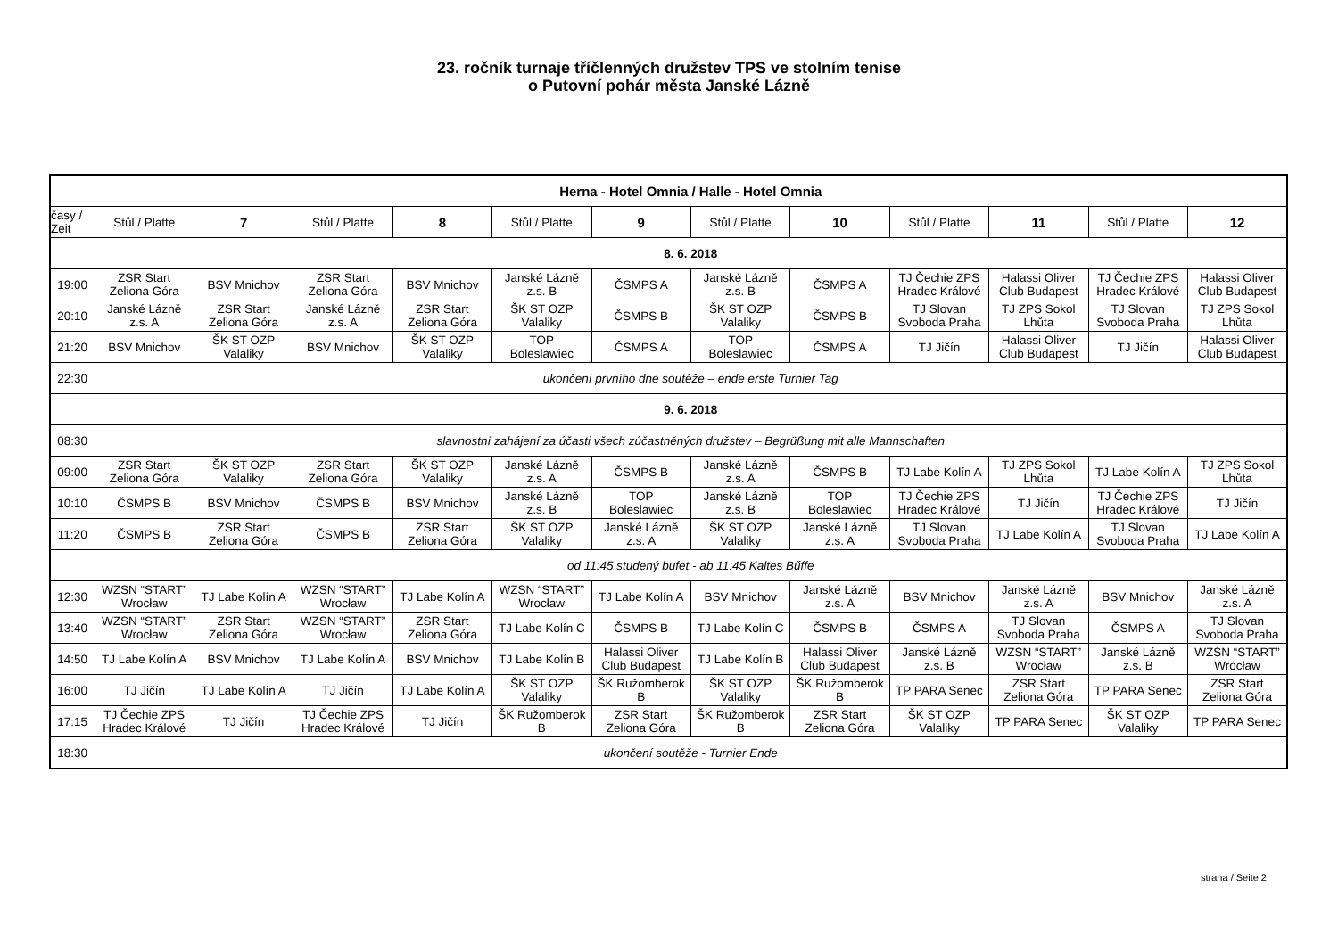23. ročník turnaje tříčlenných družstev TPS ve stolním tenise
o Putovní pohár města Janské Lázně
| | Herna - Hotel Omnia / Halle - Hotel Omnia | | | | | | | | | | | |
| časy / Zeit | Stůl / Platte | 7 | Stůl / Platte | 8 | Stůl / Platte | 9 | Stůl / Platte | 10 | Stůl / Platte | 11 | Stůl / Platte | 12 |
| | 8. 6. 2018 | | | | | | | | | | | |
| 19:00 | ZSR Start Zeliona Góra | BSV Mnichov | ZSR Start Zeliona Góra | BSV Mnichov | Janské Lázně z.s. B | ČSMPS A | Janské Lázně z.s. B | ČSMPS A | TJ Čechie ZPS Hradec Králové | Halassi Oliver Club Budapest | TJ Čechie ZPS Hradec Králové | Halassi Oliver Club Budapest |
| 20:10 | Janské Lázně z.s. A | ZSR Start Zeliona Góra | Janské Lázně z.s. A | ZSR Start Zeliona Góra | ŠK ST OZP Valaliky | ČSMPS B | ŠK ST OZP Valaliky | ČSMPS B | TJ Slovan Svoboda Praha | TJ ZPS Sokol Lhůta | TJ Slovan Svoboda Praha | TJ ZPS Sokol Lhůta |
| 21:20 | BSV Mnichov | ŠK ST OZP Valaliky | BSV Mnichov | ŠK ST OZP Valaliky | TOP Boleslawiec | ČSMPS A | TOP Boleslawiec | ČSMPS A | TJ Jičín | Halassi Oliver Club Budapest | TJ Jičín | Halassi Oliver Club Budapest |
| 22:30 | ukončení prvního dne soutěže – ende erste Turnier Tag | | | | | | | | | | | |
| | 9. 6. 2018 | | | | | | | | | | | |
| 08:30 | slavnostní zahájení za účasti všech zúčastněných družstev – Begrüßung mit alle Mannschaften | | | | | | | | | | | |
| 09:00 | ZSR Start Zeliona Góra | ŠK ST OZP Valaliky | ZSR Start Zeliona Góra | ŠK ST OZP Valaliky | Janské Lázně z.s. A | ČSMPS B | Janské Lázně z.s. A | ČSMPS B | TJ Labe Kolín A | TJ ZPS Sokol Lhůta | TJ Labe Kolín A | TJ ZPS Sokol Lhůta |
| 10:10 | ČSMPS B | BSV Mnichov | ČSMPS B | BSV Mnichov | Janské Lázně z.s. B | TOP Boleslawiec | Janské Lázně z.s. B | TOP Boleslawiec | TJ Čechie ZPS Hradec Králové | TJ Jičín | TJ Čechie ZPS Hradec Králové | TJ Jičín |
| 11:20 | ČSMPS B | ZSR Start Zeliona Góra | ČSMPS B | ZSR Start Zeliona Góra | ŠK ST OZP Valaliky | Janské Lázně z.s. A | ŠK ST OZP Valaliky | Janské Lázně z.s. A | TJ Slovan Svoboda Praha | TJ Labe Kolín A | TJ Slovan Svoboda Praha | TJ Labe Kolín A |
| | od 11:45 studený bufet - ab 11:45 Kaltes Bűffe | | | | | | | | | | | |
| 12:30 | WZSN “START” Wrocław | TJ Labe Kolín A | WZSN “START” Wrocław | TJ Labe Kolín A | WZSN “START” Wrocław | TJ Labe Kolín A | BSV Mnichov | Janské Lázně z.s. A | BSV Mnichov | Janské Lázně z.s. A | BSV Mnichov | Janské Lázně z.s. A |
| 13:40 | WZSN “START” Wrocław | ZSR Start Zeliona Góra | WZSN “START” Wrocław | ZSR Start Zeliona Góra | TJ Labe Kolín C | ČSMPS B | TJ Labe Kolín C | ČSMPS B | ČSMPS A | TJ Slovan Svoboda Praha | ČSMPS A | TJ Slovan Svoboda Praha |
| 14:50 | TJ Labe Kolín A | BSV Mnichov | TJ Labe Kolín A | BSV Mnichov | TJ Labe Kolín B | Halassi Oliver Club Budapest | TJ Labe Kolín B | Halassi Oliver Club Budapest | Janské Lázně z.s. B | WZSN “START” Wrocław | Janské Lázně z.s. B | WZSN “START” Wrocław |
| 16:00 | TJ Jičín | TJ Labe Kolín A | TJ Jičín | TJ Labe Kolín A | ŠK ST OZP Valaliky | ŠK Ružomberok B | ŠK ST OZP Valaliky | ŠK Ružomberok B | TP PARA Senec | ZSR Start Zeliona Góra | TP PARA Senec | ZSR Start Zeliona Góra |
| 17:15 | TJ Čechie ZPS Hradec Králové | TJ Jičín | TJ Čechie ZPS Hradec Králové | TJ Jičín | ŠK Ružomberok B | ZSR Start Zeliona Góra | ŠK Ružomberok B | ZSR Start Zeliona Góra | ŠK ST OZP Valaliky | TP PARA Senec | ŠK ST OZP Valaliky | TP PARA Senec |
| 18:30 | ukončení soutěže - Turnier Ende | | | | | | | | | | | |
strana / Seite 2